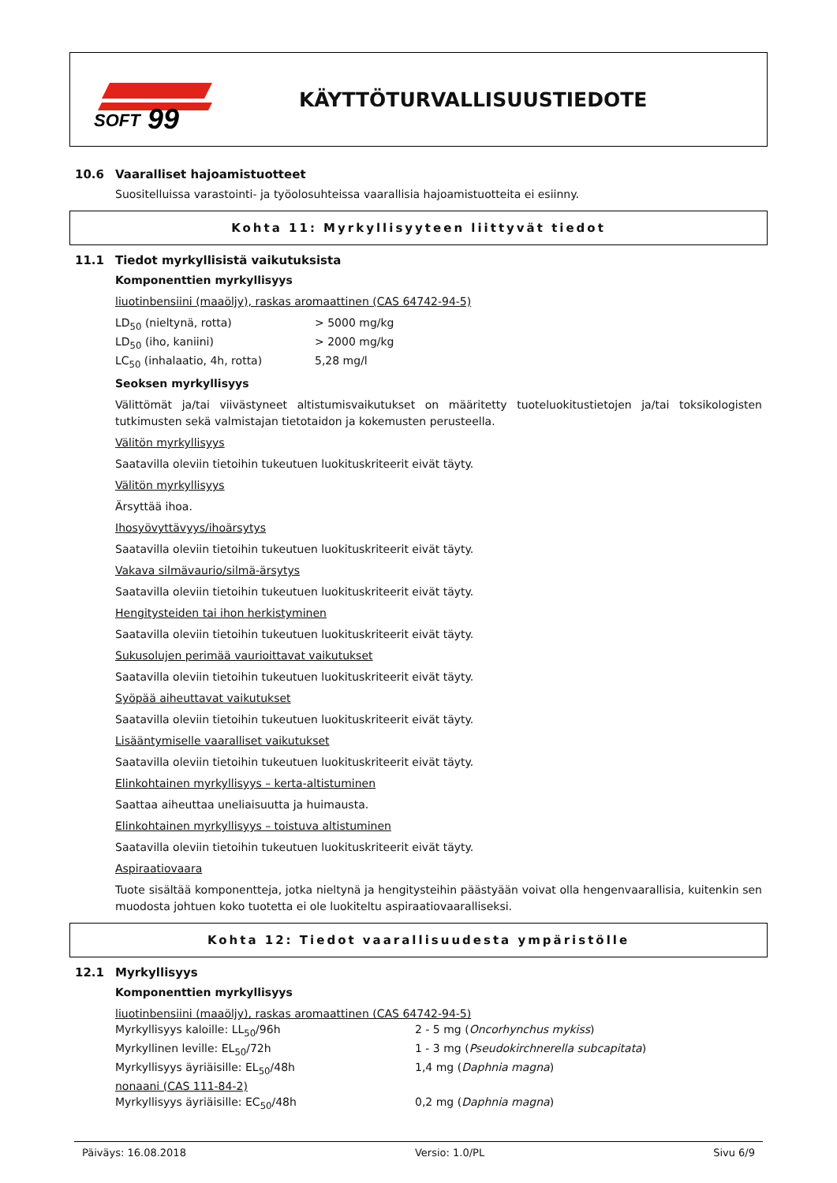SOFT
99
KÄYTTÖTURVALLISUUSTIEDOTE
10.6 Vaaralliset hajoamistuotteet
Suositelluissa varastointi- ja työolosuhteissa vaarallisia hajoamistuotteita ei esiinny.
Kohta 11: Myrkyllisyyteen liittyvät tiedot
11.1 Tiedot myrkyllisistä vaikutuksista
Komponenttien myrkyllisyys
liuotinbensiini (maaöljy), raskas aromaattinen (CAS 64742-94-5)
| LD<sub>50</sub> (nieltynä, rotta) | > 5000 mg/kg |
| LD<sub>50</sub> (iho, kaniini) | > 2000 mg/kg |
| LC<sub>50</sub> (inhalaatio, 4h, rotta) | 5,28 mg/l |
Seoksen myrkyllisyys
Välittömät ja/tai viivästyneet altistumisvaikutukset on määritetty tuoteluokitustietojen ja/tai toksikologisten tutkimusten sekä valmistajan tietotaidon ja kokemusten perusteella.
Välitön myrkyllisyys
Saatavilla oleviin tietoihin tukeutuen luokituskriteerit eivät täyty.
Välitön myrkyllisyys
Ärsyttää ihoa.
Ihosyövyttävyys/ihoärsytys
Saatavilla oleviin tietoihin tukeutuen luokituskriteerit eivät täyty.
Vakava silmävaurio/silmä-ärsytys
Saatavilla oleviin tietoihin tukeutuen luokituskriteerit eivät täyty.
Hengitysteiden tai ihon herkistyminen
Saatavilla oleviin tietoihin tukeutuen luokituskriteerit eivät täyty.
Sukusolujen perimää vaurioittavat vaikutukset
Saatavilla oleviin tietoihin tukeutuen luokituskriteerit eivät täyty.
Syöpää aiheuttavat vaikutukset
Saatavilla oleviin tietoihin tukeutuen luokituskriteerit eivät täyty.
Lisääntymiselle vaaralliset vaikutukset
Saatavilla oleviin tietoihin tukeutuen luokituskriteerit eivät täyty.
Elinkohtainen myrkyllisyys – kerta-altistuminen
Saattaa aiheuttaa uneliaisuutta ja huimausta.
Elinkohtainen myrkyllisyys – toistuva altistuminen
Saatavilla oleviin tietoihin tukeutuen luokituskriteerit eivät täyty.
Aspiraatiovaara
Tuote sisältää komponentteja, jotka nieltynä ja hengitysteihin päästyään voivat olla hengenvaarallisia, kuitenkin sen muodosta johtuen koko tuotetta ei ole luokiteltu aspiraatiovaaralliseksi.
Kohta 12: Tiedot vaarallisuudesta ympäristölle
12.1 Myrkyllisyys
Komponenttien myrkyllisyys
| liuotinbensiini (maaöljy), raskas aromaattinen (CAS 64742-94-5) | |
| Myrkyllisyys kaloille: LL<sub>50</sub>/96h | 2 - 5 mg ( Oncorhynchus mykiss ) |
| Myrkyllinen leville: EL<sub>50</sub>/72h | 1 - 3 mg ( Pseudokirchnerella subcapitata ) |
| Myrkyllisyys äyriäisille: EL<sub>50</sub>/48h | 1,4 mg ( Daphnia magna ) |
| nonaani (CAS 111-84-2) | |
| Myrkyllisyys äyriäisille: EC<sub>50</sub>/48h | 0,2 mg ( Daphnia magna ) |
Päiväys: 16.08.2018 Versio: 1.0/PL Sivu 6/9